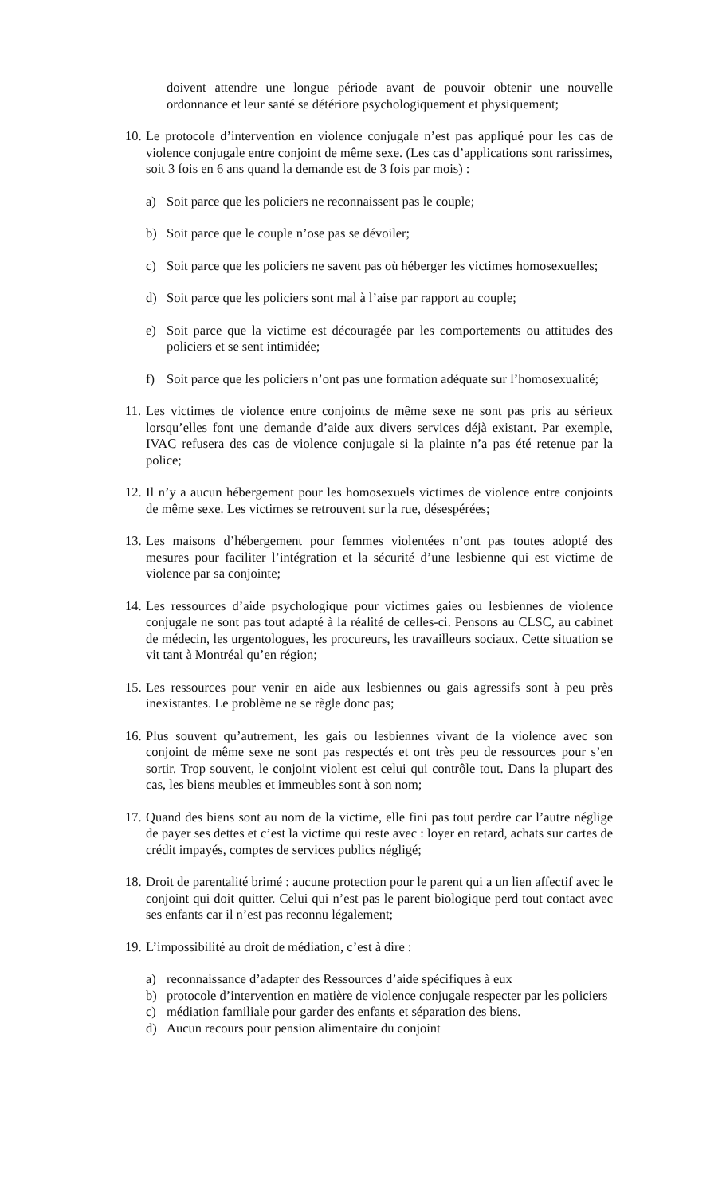doivent attendre une longue période avant de pouvoir obtenir une nouvelle ordonnance et leur santé se détériore psychologiquement et physiquement;
10.
Le protocole d’intervention en violence conjugale n’est pas appliqué pour les cas de violence conjugale entre conjoint de même sexe. (Les cas d’applications sont rarissimes, soit 3 fois en 6 ans quand la demande est de 3 fois par mois) :
a) Soit parce que les policiers ne reconnaissent pas le couple;
b) Soit parce que le couple n’ose pas se dévoiler;
c) Soit parce que les policiers ne savent pas où héberger les victimes homosexuelles;
d) Soit parce que les policiers sont mal à l’aise par rapport au couple;
e) Soit parce que la victime est découragée par les comportements ou attitudes des policiers et se sent intimidée;
f) Soit parce que les policiers n’ont pas une formation adéquate sur l’homosexualité;
11.
Les victimes de violence entre conjoints de même sexe ne sont pas pris au sérieux lorsqu’elles font une demande d’aide aux divers services déjà existant. Par exemple, IVAC refusera des cas de violence conjugale si la plainte n’a pas été retenue par la police;
12.
Il n’y a aucun hébergement pour les homosexuels victimes de violence entre conjoints de même sexe. Les victimes se retrouvent sur la rue, désespérées;
13.
Les maisons d’hébergement pour femmes violentées n’ont pas toutes adopté des mesures pour faciliter l’intégration et la sécurité d’une lesbienne qui est victime de violence par sa conjointe;
14.
Les ressources d’aide psychologique pour victimes gaies ou lesbiennes de violence conjugale ne sont pas tout adapté à la réalité de celles-ci. Pensons au CLSC, au cabinet de médecin, les urgentologues, les procureurs, les travailleurs sociaux. Cette situation se vit tant à Montréal qu’en région;
15.
Les ressources pour venir en aide aux lesbiennes ou gais agressifs sont à peu près inexistantes. Le problème ne se règle donc pas;
16.
Plus souvent qu’autrement, les gais ou lesbiennes vivant de la violence avec son conjoint de même sexe ne sont pas respectés et ont très peu de ressources pour s’en sortir. Trop souvent, le conjoint violent est celui qui contrôle tout. Dans la plupart des cas, les biens meubles et immeubles sont à son nom;
17.
Quand des biens sont au nom de la victime, elle fini pas tout perdre car l’autre néglige de payer ses dettes et c’est la victime qui reste avec : loyer en retard, achats sur cartes de crédit impayés, comptes de services publics négligé;
18.
Droit de parentalité brimé : aucune protection pour le parent qui a un lien affectif avec le conjoint qui doit quitter. Celui qui n’est pas le parent biologique perd tout contact avec ses enfants car il n’est pas reconnu légalement;
19.
L’impossibilité au droit de médiation, c’est à dire :
a) reconnaissance d’adapter des Ressources d’aide spécifiques à eux
b) protocole d’intervention en matière de violence conjugale respecter par les policiers
c) médiation familiale pour garder des enfants et séparation des biens.
d) Aucun recours pour pension alimentaire du conjoint